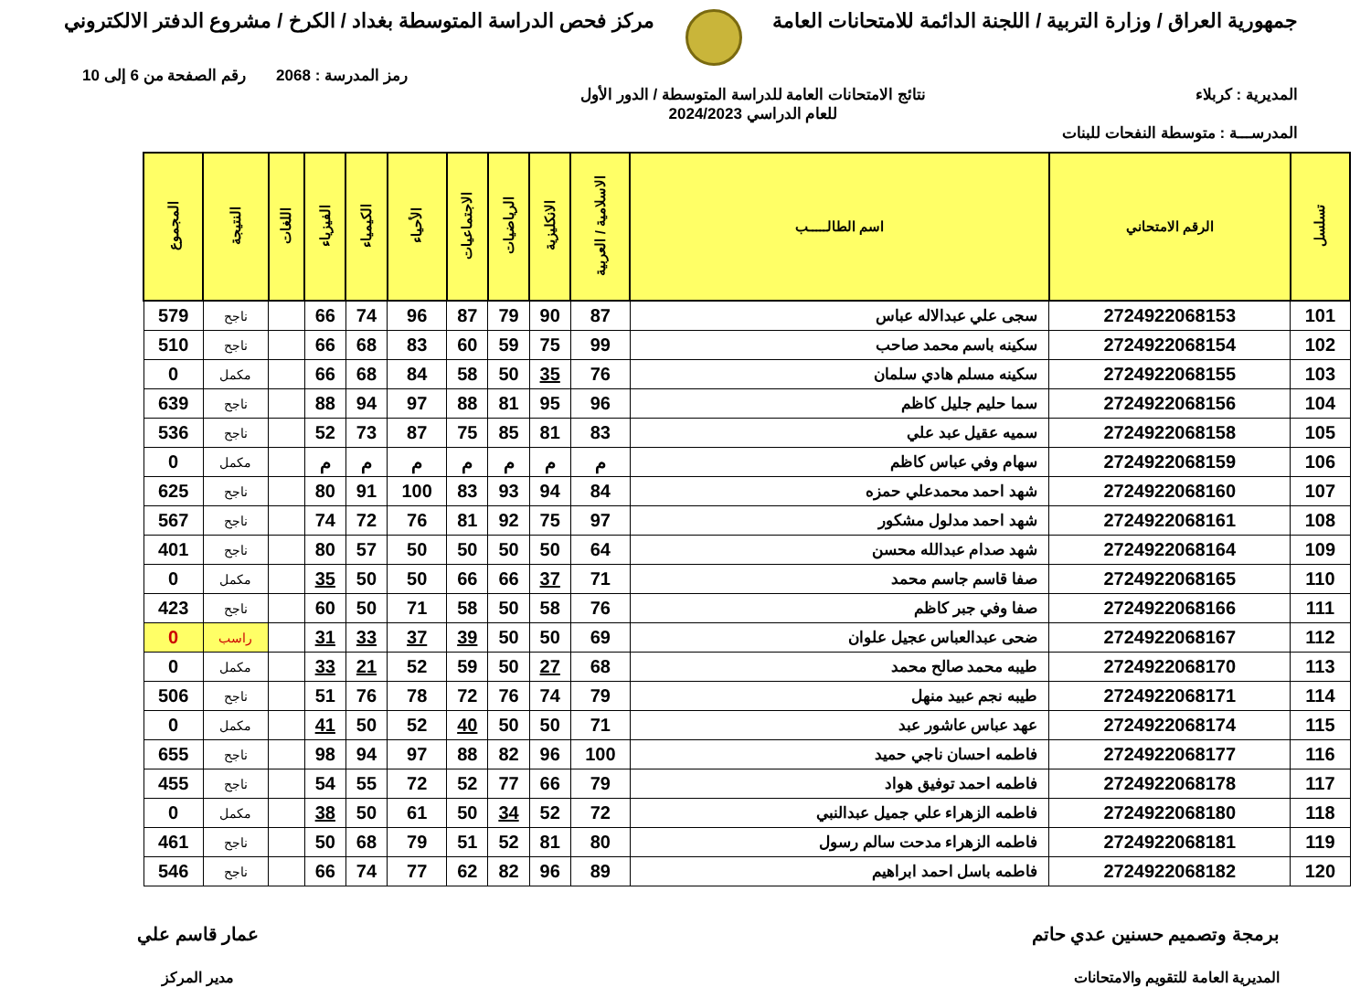جمهورية العراق / وزارة التربية / اللجنة الدائمة للامتحانات العامة
مركز فحص الدراسة المتوسطة بغداد / الكرخ / مشروع الدفتر الالكتروني
رمز المدرسة : 2068 رقم الصفحة من 6 إلى 10
المديرية : كربلاء نتائج الامتحانات العامة للدراسة المتوسطة / الدور الأول
للعام الدراسي 2024/2023
المدرســـة : متوسطة النفحات للبنات
| تسلسل | الرقم الامتحاني | اسم الطالـــــب | الاسلامية / العربية | الانكليزية | الرياضيات | الاجتماعيات | الأحياء | الكيمياء | الفيزياء | اللغات | النتيجة | المجموع |
| --- | --- | --- | --- | --- | --- | --- | --- | --- | --- | --- | --- | --- |
| 101 | 2724922068153 | سجى علي عبدالاله عباس | 87 | 90 | 79 | 87 | 96 | 74 | 66 | | ناجح | 579 |
| 102 | 2724922068154 | سكينه باسم محمد صاحب | 99 | 75 | 59 | 60 | 83 | 68 | 66 | | ناجح | 510 |
| 103 | 2724922068155 | سكينه مسلم هادي سلمان | 76 | 35 | 50 | 58 | 84 | 68 | 66 | | مكمل | 0 |
| 104 | 2724922068156 | سما حليم جليل كاظم | 96 | 95 | 81 | 88 | 97 | 94 | 88 | | ناجح | 639 |
| 105 | 2724922068158 | سميه عقيل عبد علي | 83 | 81 | 85 | 75 | 87 | 73 | 52 | | ناجح | 536 |
| 106 | 2724922068159 | سهام وفي عباس كاظم | م | م | م | م | م | م | م | | مكمل | 0 |
| 107 | 2724922068160 | شهد احمد محمدعلي حمزه | 84 | 94 | 93 | 83 | 100 | 91 | 80 | | ناجح | 625 |
| 108 | 2724922068161 | شهد احمد مدلول مشكور | 97 | 75 | 92 | 81 | 76 | 72 | 74 | | ناجح | 567 |
| 109 | 2724922068164 | شهد صدام عبدالله محسن | 64 | 50 | 50 | 50 | 50 | 57 | 80 | | ناجح | 401 |
| 110 | 2724922068165 | صفا قاسم جاسم محمد | 71 | 37 | 66 | 66 | 50 | 50 | 35 | | مكمل | 0 |
| 111 | 2724922068166 | صفا وفي جبر كاظم | 76 | 58 | 50 | 58 | 71 | 50 | 60 | | ناجح | 423 |
| 112 | 2724922068167 | ضحى عبدالعباس عجيل علوان | 69 | 50 | 50 | 39 | 37 | 33 | 31 | | راسب | 0 |
| 113 | 2724922068170 | طيبه محمد صالح محمد | 68 | 27 | 50 | 59 | 52 | 21 | 33 | | مكمل | 0 |
| 114 | 2724922068171 | طيبه نجم عبيد منهل | 79 | 74 | 76 | 72 | 78 | 76 | 51 | | ناجح | 506 |
| 115 | 2724922068174 | عهد عباس عاشور عبد | 71 | 50 | 50 | 40 | 52 | 50 | 41 | | مكمل | 0 |
| 116 | 2724922068177 | فاطمه احسان ناجي حميد | 100 | 96 | 82 | 88 | 97 | 94 | 98 | | ناجح | 655 |
| 117 | 2724922068178 | فاطمه احمد توفيق هواد | 79 | 66 | 77 | 52 | 72 | 55 | 54 | | ناجح | 455 |
| 118 | 2724922068180 | فاطمه الزهراء علي جميل عبدالنبي | 72 | 52 | 34 | 50 | 61 | 50 | 38 | | مكمل | 0 |
| 119 | 2724922068181 | فاطمه الزهراء مدحت سالم رسول | 80 | 81 | 52 | 51 | 79 | 68 | 50 | | ناجح | 461 |
| 120 | 2724922068182 | فاطمه باسل احمد ابراهيم | 89 | 96 | 82 | 62 | 77 | 74 | 66 | | ناجح | 546 |
برمجة وتصميم حسنين عدي حاتم
المديرية العامة للتقويم والامتحانات
عمار قاسم علي
مدير المركز